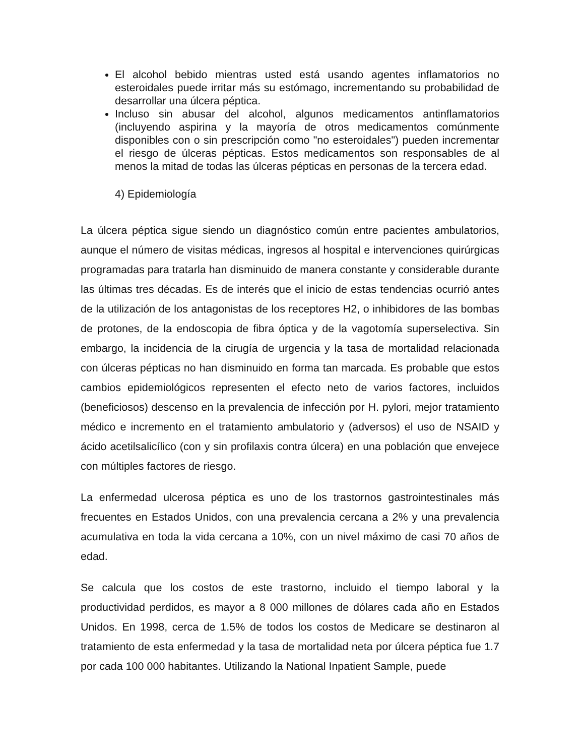El alcohol bebido mientras usted está usando agentes inflamatorios no esteroidales puede irritar más su estómago, incrementando su probabilidad de desarrollar una úlcera péptica.
Incluso sin abusar del alcohol, algunos medicamentos antinflamatorios (incluyendo aspirina y la mayoría de otros medicamentos comúnmente disponibles con o sin prescripción como "no esteroidales") pueden incrementar el riesgo de úlceras pépticas. Estos medicamentos son responsables de al menos la mitad de todas las úlceras pépticas en personas de la tercera edad.
4) Epidemiología
La úlcera péptica sigue siendo un diagnóstico común entre pacientes ambulatorios, aunque el número de visitas médicas, ingresos al hospital e intervenciones quirúrgicas programadas para tratarla han disminuido de manera constante y considerable durante las últimas tres décadas. Es de interés que el inicio de estas tendencias ocurrió antes de la utilización de los antagonistas de los receptores H2, o inhibidores de las bombas de protones, de la endoscopia de fibra óptica y de la vagotomía superselectiva. Sin embargo, la incidencia de la cirugía de urgencia y la tasa de mortalidad relacionada con úlceras pépticas no han disminuido en forma tan marcada. Es probable que estos cambios epidemiológicos representen el efecto neto de varios factores, incluidos (beneficiosos) descenso en la prevalencia de infección por H. pylori, mejor tratamiento médico e incremento en el tratamiento ambulatorio y (adversos) el uso de NSAID y ácido acetilsalicílico (con y sin profilaxis contra úlcera) en una población que envejece con múltiples factores de riesgo.
La enfermedad ulcerosa péptica es uno de los trastornos gastrointestinales más frecuentes en Estados Unidos, con una prevalencia cercana a 2% y una prevalencia acumulativa en toda la vida cercana a 10%, con un nivel máximo de casi 70 años de edad.
Se calcula que los costos de este trastorno, incluido el tiempo laboral y la productividad perdidos, es mayor a 8 000 millones de dólares cada año en Estados Unidos. En 1998, cerca de 1.5% de todos los costos de Medicare se destinaron al tratamiento de esta enfermedad y la tasa de mortalidad neta por úlcera péptica fue 1.7 por cada 100 000 habitantes. Utilizando la National Inpatient Sample, puede